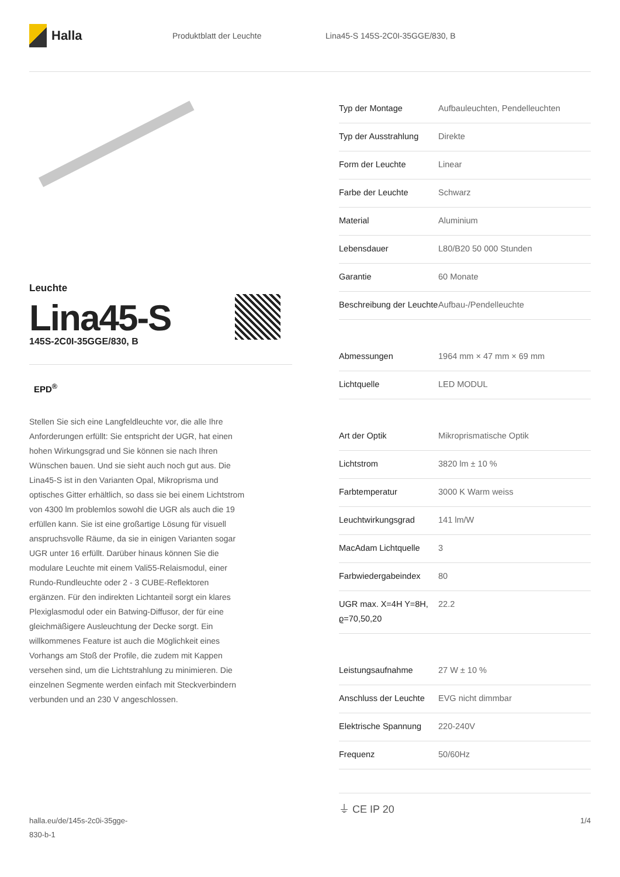Halla
Produktblatt der Leuchte
Lina45-S 145S-2C0I-35GGE/830, B
Leuchte
Lina45-S
145S-2C0I-35GGE/830, B
EPD<sup>®</sup>
Stellen Sie sich eine Langfeldleuchte vor, die alle Ihre Anforderungen erfüllt: Sie entspricht der UGR, hat einen hohen Wirkungsgrad und Sie können sie nach Ihren Wünschen bauen. Und sie sieht auch noch gut aus. Die Lina45-S ist in den Varianten Opal, Mikroprisma und optisches Gitter erhältlich, so dass sie bei einem Lichtstrom von 4300 lm problemlos sowohl die UGR als auch die 19 erfüllen kann. Sie ist eine großartige Lösung für visuell anspruchsvolle Räume, da sie in einigen Varianten sogar UGR unter 16 erfüllt. Darüber hinaus können Sie die modulare Leuchte mit einem Vali55-Relaismodul, einer Rundo-Rundleuchte oder 2 - 3 CUBE-Reflektoren ergänzen. Für den indirekten Lichtanteil sorgt ein klares Plexiglasmodul oder ein Batwing-Diffusor, der für eine gleichmäßigere Ausleuchtung der Decke sorgt. Ein willkommenes Feature ist auch die Möglichkeit eines Vorhangs am Stoß der Profile, die zudem mit Kappen versehen sind, um die Lichtstrahlung zu minimieren. Die einzelnen Segmente werden einfach mit Steckverbindern verbunden und an 230 V angeschlossen.
| Typ der Montage | Aufbauleuchten, Pendelleuchten |
| Typ der Ausstrahlung | Direkte |
| Form der Leuchte | Linear |
| Farbe der Leuchte | Schwarz |
| Material | Aluminium |
| Lebensdauer | L80/B20 50 000 Stunden |
| Garantie | 60 Monate |
| Beschreibung der Leuchte | Aufbau-/Pendelleuchte |
| Abmessungen | 1964 mm × 47 mm × 69 mm |
| Lichtquelle | LED MODUL |
| Art der Optik | Mikroprismatische Optik |
| Lichtstrom | 3820 lm ± 10 % |
| Farbtemperatur | 3000 K Warm weiss |
| Leuchtwirkungsgrad | 141 lm/W |
| MacAdam Lichtquelle | 3 |
| Farbwiedergabeindex | 80 |
| UGR max. X=4H Y=8H, ϱ=70,50,20 | 22.2 |
| Leistungsaufnahme | 27 W ± 10 % |
| Anschluss der Leuchte | EVG nicht dimmbar |
| Elektrische Spannung | 220-240V |
| Frequenz | 50/60Hz |
⏚ CE IP 20
halla.eu/de/145s-2c0i-35gge-
830-b-1
1/4